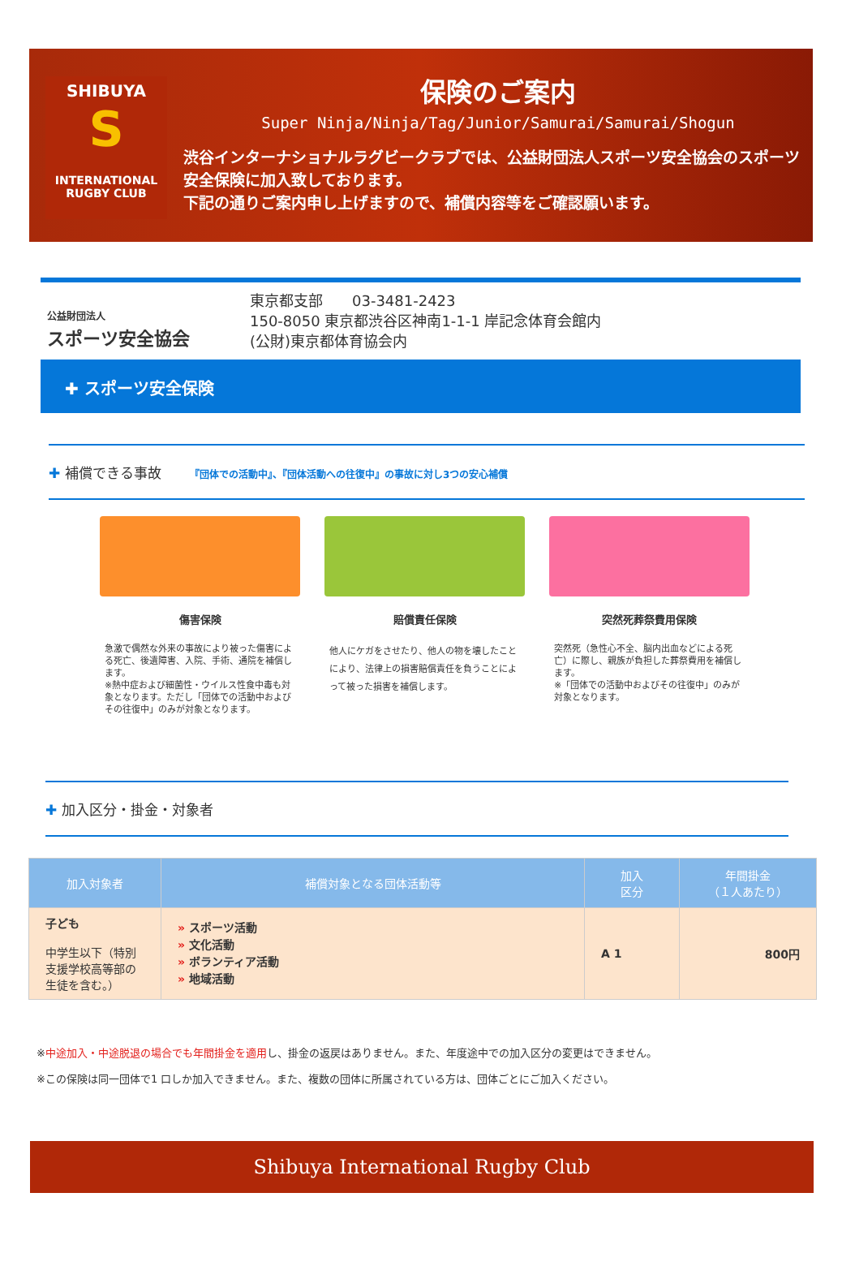SHIBUYA
S
INTERNATIONAL
RUGBY CLUB
保険のご案内
Super Ninja/Ninja/Tag/Junior/Samurai/Samurai/Shogun
渋谷インターナショナルラグビークラブでは、公益財団法人スポーツ安全協会のスポーツ安全保険に加入致しております。
下記の通りご案内申し上げますので、補償内容等をご確認願います。
公益財団法人
スポーツ安全協会
東京都支部　　03-3481-2423
150-8050 東京都渋谷区神南1-1-1 岸記念体育会館内
(公財)東京都体育協会内
✚ スポーツ安全保険
✚ 補償できる事故 『団体での活動中』、『団体活動への往復中』の事故に対し3つの安心補償
傷害保険
急激で偶然な外来の事故により被った傷害による死亡、後遺障害、入院、手術、通院を補償します。
※熱中症および細菌性・ウイルス性食中毒も対象となります。ただし「団体での活動中およびその往復中」のみが対象となります。
賠償責任保険
他人にケガをさせたり、他人の物を壊したことにより、法律上の損害賠償責任を負うことによって被った損害を補償します。
突然死葬祭費用保険
突然死（急性心不全、脳内出血などによる死亡）に際し、親族が負担した葬祭費用を補償します。
※「団体での活動中およびその往復中」のみが対象となります。
✚ 加入区分・掛金・対象者
| 加入対象者 | 補償対象となる団体活動等 | 加入 区分 | 年間掛金 （１人あたり） |
| --- | --- | --- | --- |
| 子ども 中学生以下（特別支援学校高等部の生徒を含む。） | » スポーツ活動 » 文化活動 » ボランティア活動 » 地域活動 | A 1 | 800円 |
※中途加入・中途脱退の場合でも年間掛金を適用し、掛金の返戻はありません。また、年度途中での加入区分の変更はできません。
※この保険は同一団体で1 口しか加入できません。また、複数の団体に所属されている方は、団体ごとにご加入ください。
Shibuya International Rugby Club